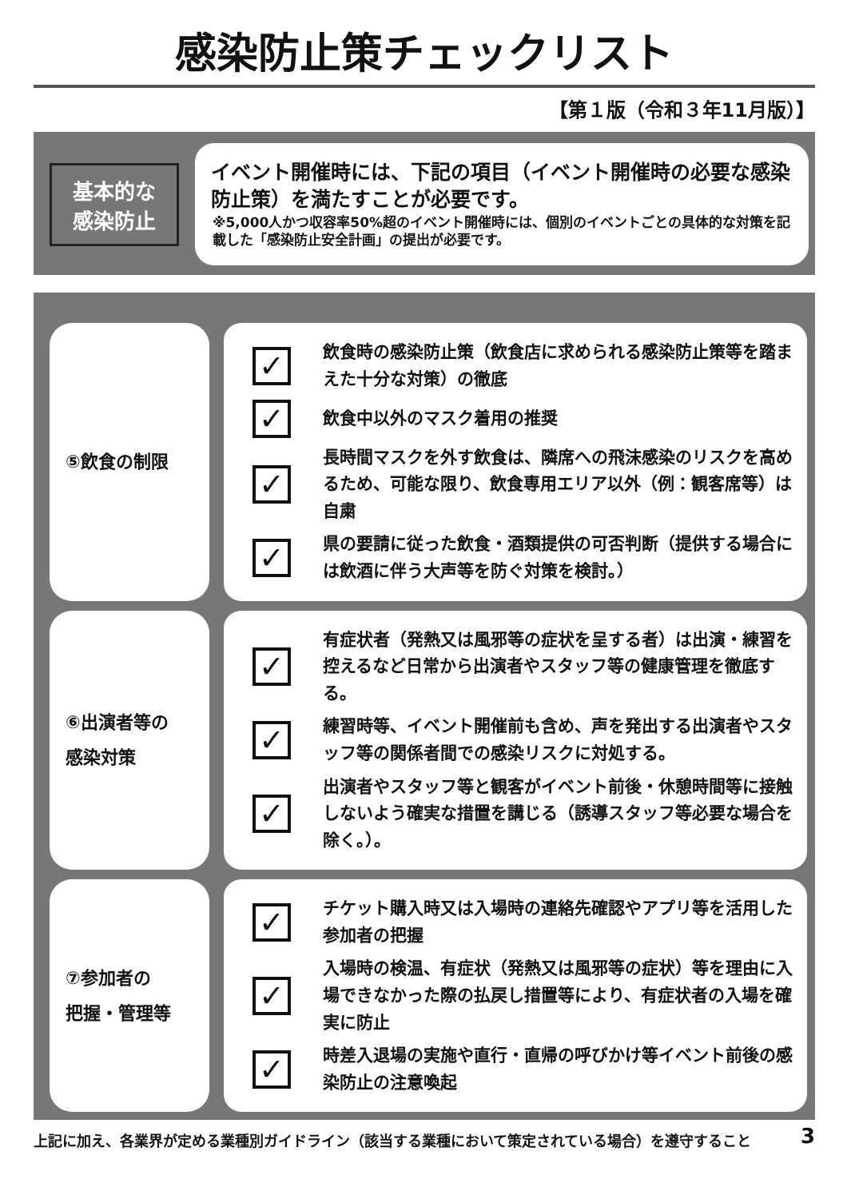感染防止策チェックリスト
【第１版（令和３年11月版）】
基本的な感染防止
イベント開催時には、下記の項目（イベント開催時の必要な感染防止策）を満たすことが必要です。
※5,000人かつ収容率50%超のイベント開催時には、個別のイベントごとの具体的な対策を記載した「感染防止安全計画」の提出が必要です。
⑤飲食の制限
✓
飲食時の感染防止策（飲食店に求められる感染防止策等を踏まえた十分な対策）の徹底
✓
飲食中以外のマスク着用の推奨
✓
長時間マスクを外す飲食は、隣席への飛沫感染のリスクを高めるため、可能な限り、飲食専用エリア以外（例：観客席等）は自粛
✓
県の要請に従った飲食・酒類提供の可否判断（提供する場合には飲酒に伴う大声等を防ぐ対策を検討。）
⑥出演者等の
感染対策
✓
有症状者（発熱又は風邪等の症状を呈する者）は出演・練習を控えるなど日常から出演者やスタッフ等の健康管理を徹底する。
✓
練習時等、イベント開催前も含め、声を発出する出演者やスタッフ等の関係者間での感染リスクに対処する。
✓
出演者やスタッフ等と観客がイベント前後・休憩時間等に接触しないよう確実な措置を講じる（誘導スタッフ等必要な場合を除く。）。
⑦参加者の
把握・管理等
✓
チケット購入時又は入場時の連絡先確認やアプリ等を活用した参加者の把握
✓
入場時の検温、有症状（発熱又は風邪等の症状）等を理由に入場できなかった際の払戻し措置等により、有症状者の入場を確実に防止
✓
時差入退場の実施や直行・直帰の呼びかけ等イベント前後の感染防止の注意喚起
上記に加え、各業界が定める業種別ガイドライン（該当する業種において策定されている場合）を遵守すること 3